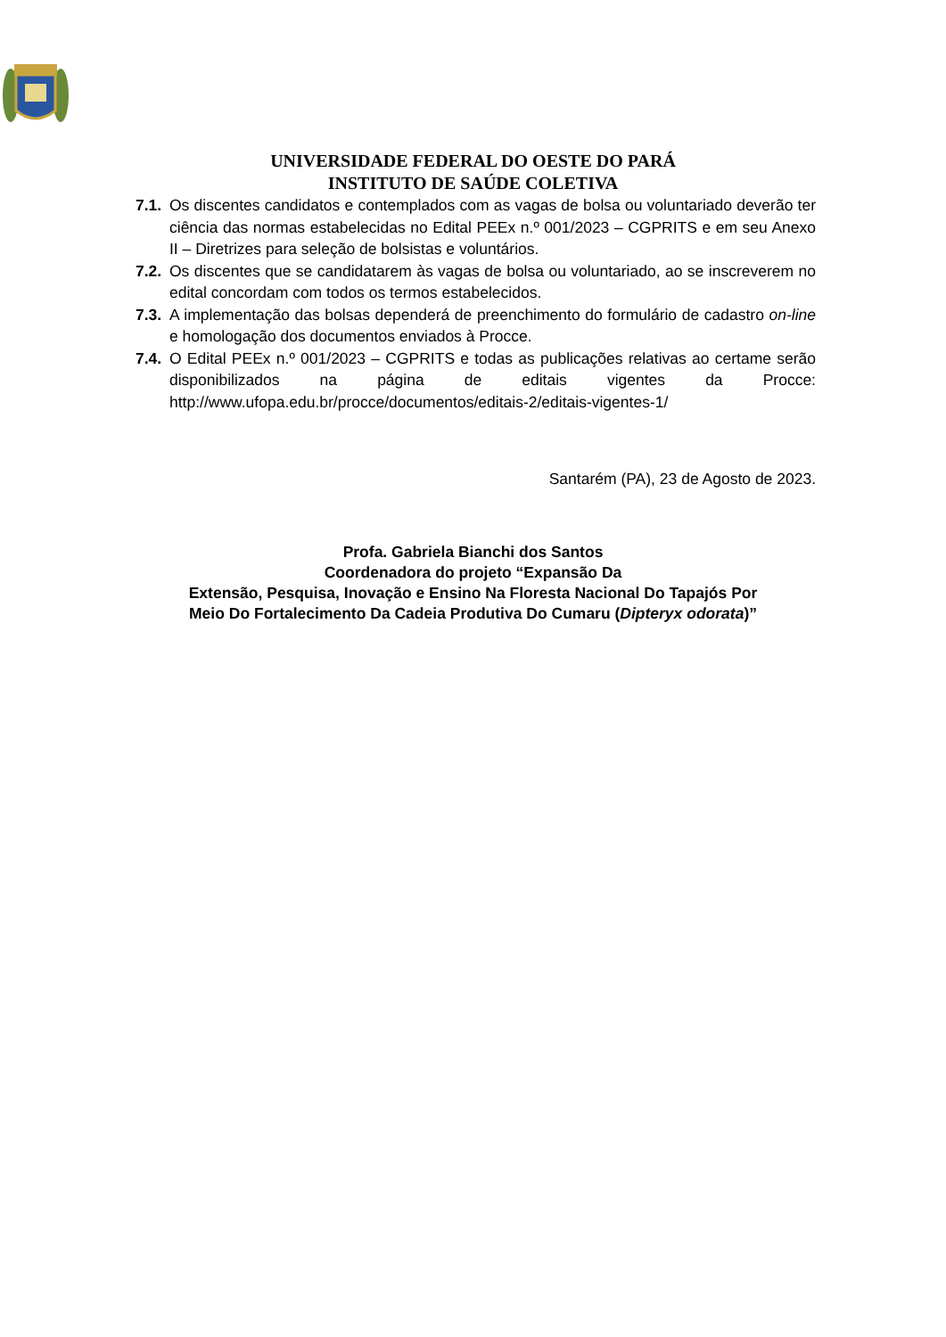UNIVERSIDADE FEDERAL DO OESTE DO PARÁ
INSTITUTO DE SAÚDE COLETIVA
7.1. Os discentes candidatos e contemplados com as vagas de bolsa ou voluntariado deverão ter ciência das normas estabelecidas no Edital PEEx n.º 001/2023 – CGPRITS e em seu Anexo II – Diretrizes para seleção de bolsistas e voluntários.
7.2. Os discentes que se candidatarem às vagas de bolsa ou voluntariado, ao se inscreverem no edital concordam com todos os termos estabelecidos.
7.3. A implementação das bolsas dependerá de preenchimento do formulário de cadastro on-line e homologação dos documentos enviados à Procce.
7.4. O Edital PEEx n.º 001/2023 – CGPRITS e todas as publicações relativas ao certame serão disponibilizados na página de editais vigentes da Procce: http://www.ufopa.edu.br/procce/documentos/editais-2/editais-vigentes-1/
Santarém (PA), 23 de Agosto de 2023.
Profa. Gabriela Bianchi dos Santos
Coordenadora do projeto “Expansão Da
Extensão, Pesquisa, Inovação e Ensino Na Floresta Nacional Do Tapajós Por
Meio Do Fortalecimento Da Cadeia Produtiva Do Cumaru (Dipteryx odorata)”